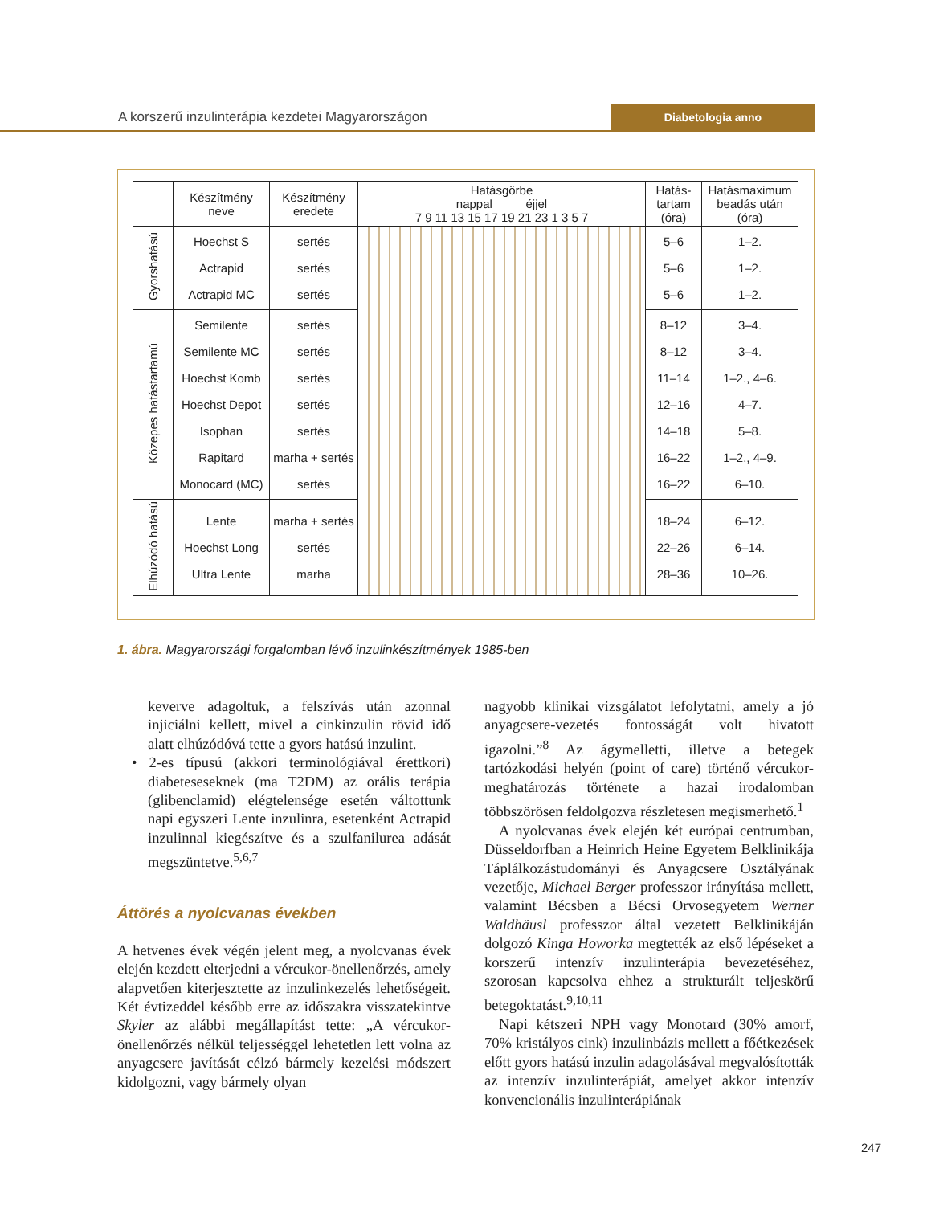A korszerű inzulinterápia kezdetei Magyarországon Diabetologia anno
| | Készítmény neve | Készítmény eredete | Hatásgörbe nappal éjjel 7 9 11 13 15 17 19 21 23 1 3 5 7 | Hatás- tartam (óra) | Hatásmaximum beadás után (óra) |
| --- | --- | --- | --- | --- | --- |
| Gyorshatású | Hoechst S Actrapid Actrapid MC | sertés sertés sertés | | 5–6 5–6 5–6 | 1–2. 1–2. 1–2. |
| Közepes hatástartamú | Semilente Semilente MC Hoechst Komb Hoechst Depot Isophan Rapitard Monocard (MC) | sertés sertés sertés sertés sertés marha + sertés sertés | | 8–12 8–12 11–14 12–16 14–18 16–22 16–22 | 3–4. 3–4. 1–2., 4–6. 4–7. 5–8. 1–2., 4–9. 6–10. |
| Elhúzódó hatású | Lente Hoechst Long Ultra Lente | marha + sertés sertés marha | | 18–24 22–26 28–36 | 6–12. 6–14. 10–26. |
1. ábra. Magyarországi forgalomban lévő inzulinkészítmények 1985-ben
keverve adagoltuk, a felszívás után azonnal injiciálni kellett, mivel a cinkinzulin rövid idő alatt elhúzódóvá tette a gyors hatású inzulint.
• 2-es típusú (akkori terminológiával érettkori) diabeteseseknek (ma T2DM) az orális terápia (glibenclamid) elégtelensége esetén váltottunk napi egyszeri Lente inzulinra, esetenként Actrapid inzulinnal kiegészítve és a szulfanilurea adását megszüntetve.<sup>5,6,7</sup>
Áttörés a nyolcvanas években
A hetvenes évek végén jelent meg, a nyolcvanas évek elején kezdett elterjedni a vércukor-önellenőrzés, amely alapvetően kiterjesztette az inzulinkezelés lehetőségeit. Két évtizeddel később erre az időszakra visszatekintve Skyler az alábbi megállapítást tette: „A vércukor-önellenőrzés nélkül teljességgel lehetetlen lett volna az anyagcsere javítását célzó bármely kezelési módszert kidolgozni, vagy bármely olyan
nagyobb klinikai vizsgálatot lefolytatni, amely a jó anyagcsere-vezetés fontosságát volt hivatott igazolni.”<sup>8</sup> Az ágymelletti, illetve a betegek tartózkodási helyén (point of care) történő vércukor-meghatározás története a hazai irodalomban többszörösen feldolgozva részletesen megismerhető.<sup>1</sup>
A nyolcvanas évek elején két európai centrumban, Düsseldorfban a Heinrich Heine Egyetem Belklinikája Táplálkozástudományi és Anyagcsere Osztályának vezetője, Michael Berger professzor irányítása mellett, valamint Bécsben a Bécsi Orvosegyetem Werner Waldhäusl professzor által vezetett Belklinikáján dolgozó Kinga Howorka megtették az első lépéseket a korszerű intenzív inzulinterápia bevezetéséhez, szorosan kapcsolva ehhez a strukturált teljeskörű betegoktatást.<sup>9,10,11</sup>
Napi kétszeri NPH vagy Monotard (30% amorf, 70% kristályos cink) inzulinbázis mellett a főétkezések előtt gyors hatású inzulin adagolásával megvalósították az intenzív inzulinterápiát, amelyet akkor intenzív konvencionális inzulinterápiának
247